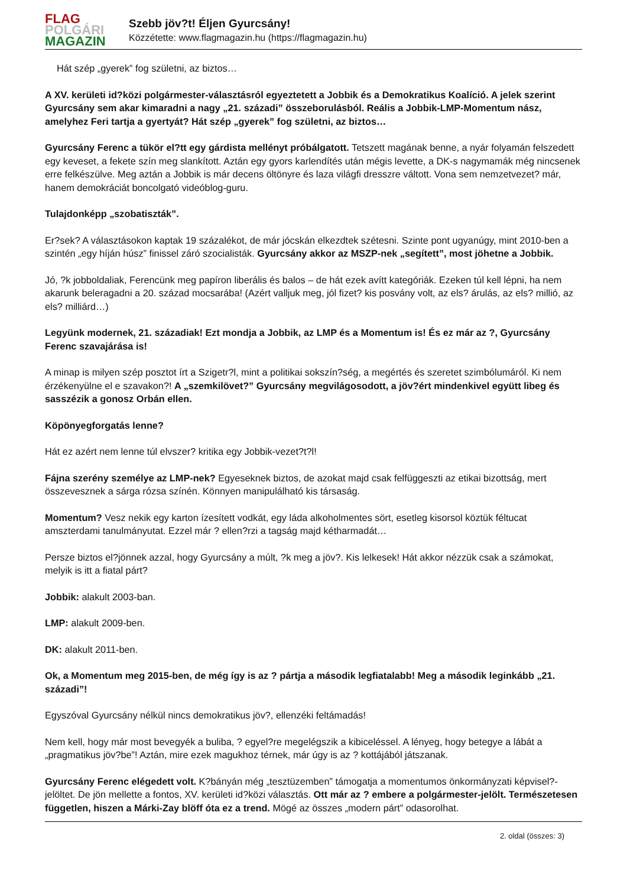FLAG
POLGÁRI
MAGAZIN
Szebb jöv?t! Éljen Gyurcsány!
Közzétette: www.flagmagazin.hu (https://flagmagazin.hu)
Hát szép „gyerek” fog születni, az biztos…
A XV. kerületi id?közi polgármester-választásról egyeztetett a Jobbik és a Demokratikus Koalíció. A jelek szerint Gyurcsány sem akar kimaradni a nagy „21. századi” összeborulásból. Reális a Jobbik-LMP-Momentum nász, amelyhez Feri tartja a gyertyát? Hát szép „gyerek” fog születni, az biztos…
Gyurcsány Ferenc a tükör el?tt egy gárdista mellényt próbálgatott. Tetszett magának benne, a nyár folyamán felszedett egy keveset, a fekete szín meg slankított. Aztán egy gyors karlendítés után mégis levette, a DK-s nagymamák még nincsenek erre felkészülve. Meg aztán a Jobbik is már decens öltönyre és laza világfi dresszre váltott. Vona sem nemzetvezet? már, hanem demokráciát boncolgató videóblog-guru.
Tulajdonképp „szobatiszták”.
Er?sek? A választásokon kaptak 19 százalékot, de már jócskán elkezdtek szétesni. Szinte pont ugyanúgy, mint 2010-ben a szintén „egy híján húsz” finissel záró szocialisták. Gyurcsány akkor az MSZP-nek „segített”, most jöhetne a Jobbik.
Jó, ?k jobboldaliak, Ferencünk meg papíron liberális és balos – de hát ezek avítt kategóriák. Ezeken túl kell lépni, ha nem akarunk beleragadni a 20. század mocsarába! (Azért valljuk meg, jól fizet? kis posvány volt, az els? árulás, az els? millió, az els? milliárd…)
Legyünk modernek, 21. századiak! Ezt mondja a Jobbik, az LMP és a Momentum is! És ez már az ?, Gyurcsány Ferenc szavajárása is!
A minap is milyen szép posztot írt a Szigetr?l, mint a politikai sokszín?ség, a megértés és szeretet szimbólumáról. Ki nem érzékenyülne el e szavakon?! A „szemkilövet?” Gyurcsány megvilágosodott, a jöv?ért mindenkivel együtt libeg és sasszézik a gonosz Orbán ellen.
Köpönyegforgatás lenne?
Hát ez azért nem lenne túl elvszer? kritika egy Jobbik-vezet?t?l!
Fájna szerény személye az LMP-nek? Egyeseknek biztos, de azokat majd csak felfüggeszti az etikai bizottság, mert összevesznek a sárga rózsa színén. Könnyen manipulálható kis társaság.
Momentum? Vesz nekik egy karton ízesített vodkát, egy láda alkoholmentes sört, esetleg kisorsol köztük féltucat amszterdami tanulmányutat. Ezzel már ? ellen?rzi a tagság majd kétharmadát…
Persze biztos el?jönnek azzal, hogy Gyurcsány a múlt, ?k meg a jöv?. Kis lelkesek! Hát akkor nézzük csak a számokat, melyik is itt a fiatal párt?
Jobbik: alakult 2003-ban.
LMP: alakult 2009-ben.
DK: alakult 2011-ben.
Ok, a Momentum meg 2015-ben, de még így is az ? pártja a második legfiatalabb! Meg a második leginkább „21. századi”!
Egyszóval Gyurcsány nélkül nincs demokratikus jöv?, ellenzéki feltámadás!
Nem kell, hogy már most bevegyék a buliba, ? egyel?re megelégszik a kibiceléssel. A lényeg, hogy betegye a lábát a „pragmatikus jöv?be”! Aztán, mire ezek magukhoz térnek, már úgy is az ? kottájából játszanak.
Gyurcsány Ferenc elégedett volt. K?bányán még „tesztüzemben” támogatja a momentumos önkormányzati képvisel?-jelöltet. De jön mellette a fontos, XV. kerületi id?közi választás. Ott már az ? embere a polgármester-jelölt. Természetesen független, hiszen a Márki-Zay blöff óta ez a trend. Mögé az összes „modern párt” odasorolhat.
2. oldal (összes: 3)